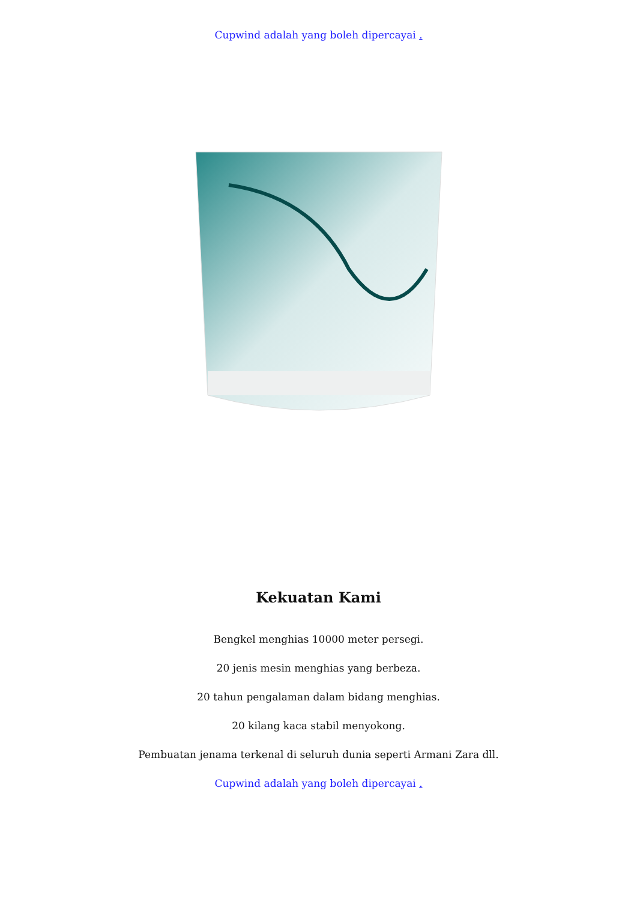Cupwind adalah yang boleh dipercayai .
Kekuatan Kami
Bengkel menghias 10000 meter persegi.
20 jenis mesin menghias yang berbeza.
20 tahun pengalaman dalam bidang menghias.
20 kilang kaca stabil menyokong.
Pembuatan jenama terkenal di seluruh dunia seperti Armani Zara dll.
Cupwind adalah yang boleh dipercayai .